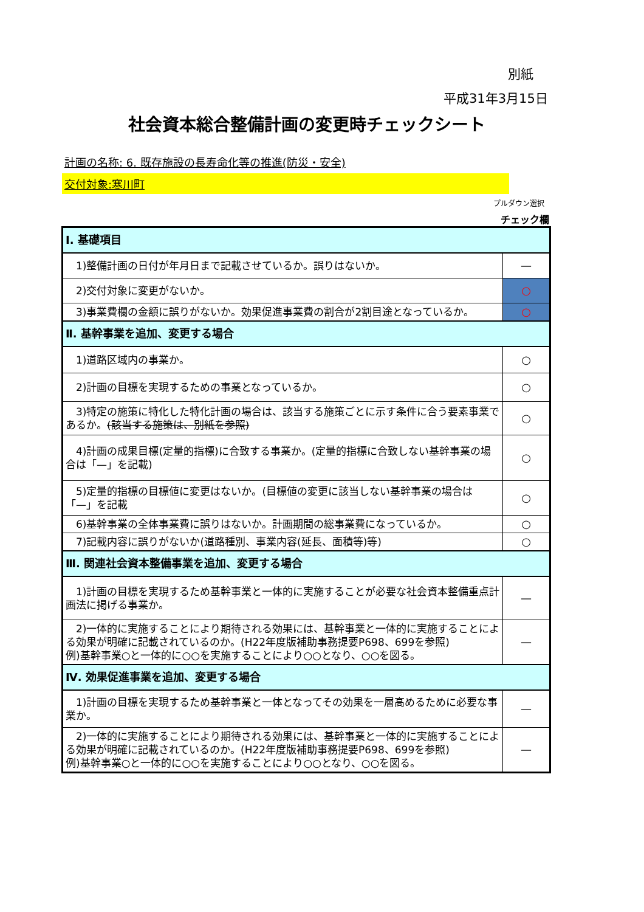別紙
平成31年3月15日
社会資本総合整備計画の変更時チェックシート
計画の名称: 6. 既存施設の長寿命化等の推進(防災・安全)
交付対象:寒川町
プルダウン選択
チェック欄
| Ⅰ. 基礎項目 | |
| 1)整備計画の日付が年月日まで記載させているか。誤りはないか。 | — |
| 2)交付対象に変更がないか。 | ○ |
| 3)事業費欄の金額に誤りがないか。効果促進事業費の割合が2割目途となっているか。 | ○ |
| Ⅱ. 基幹事業を追加、変更する場合 | |
| 1)道路区域内の事業か。 | ○ |
| 2)計画の目標を実現するための事業となっているか。 | ○ |
| 3)特定の施策に特化した特化計画の場合は、該当する施策ごとに示す条件に合う要素事業であるか。 (該当する施策は、別紙を参照) | ○ |
| 4)計画の成果目標(定量的指標)に合致する事業か。(定量的指標に合致しない基幹事業の場合は「—」を記載) | ○ |
| 5)定量的指標の目標値に変更はないか。(目標値の変更に該当しない基幹事業の場合は「—」を記載 | ○ |
| 6)基幹事業の全体事業費に誤りはないか。計画期間の総事業費になっているか。 | ○ |
| 7)記載内容に誤りがないか(道路種別、事業内容(延長、面積等)等) | ○ |
| Ⅲ. 関連社会資本整備事業を追加、変更する場合 | |
| 1)計画の目標を実現するため基幹事業と一体的に実施することが必要な社会資本整備重点計画法に掲げる事業か。 | — |
| 2)一体的に実施することにより期待される効果には、基幹事業と一体的に実施することによる効果が明確に記載されているのか。(H22年度版補助事務提要P698、699を参照) 例)基幹事業○と一体的に○○を実施することにより○○となり、○○を図る。 | — |
| Ⅳ. 効果促進事業を追加、変更する場合 | |
| 1)計画の目標を実現するため基幹事業と一体となってその効果を一層高めるために必要な事業か。 | — |
| 2)一体的に実施することにより期待される効果には、基幹事業と一体的に実施することによる効果が明確に記載されているのか。(H22年度版補助事務提要P698、699を参照) 例)基幹事業○と一体的に○○を実施することにより○○となり、○○を図る。 | — |